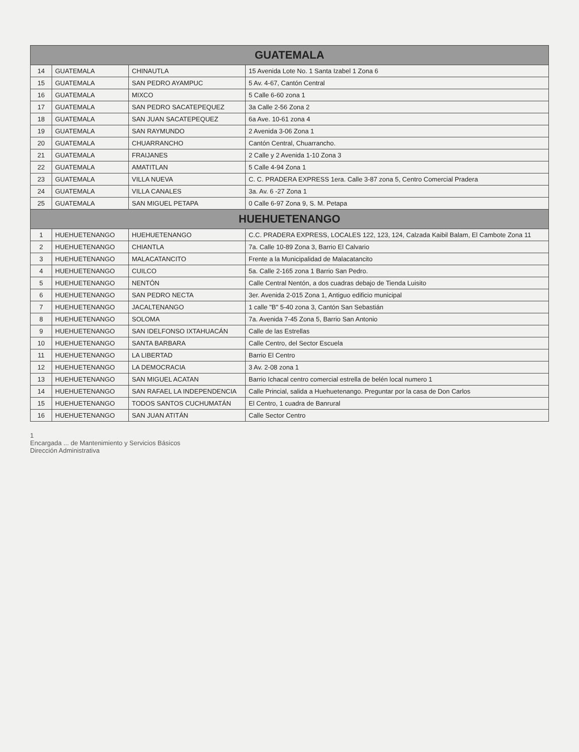| GUATEMALA | | | |
| --- | --- | --- | --- |
| 14 | GUATEMALA | CHINAUTLA | 15 Avenida Lote No. 1 Santa Izabel 1 Zona 6 |
| 15 | GUATEMALA | SAN PEDRO AYAMPUC | 5 Av. 4-67, Cantón Central |
| 16 | GUATEMALA | MIXCO | 5 Calle 6-60 zona 1 |
| 17 | GUATEMALA | SAN PEDRO SACATEPEQUEZ | 3a Calle 2-56 Zona 2 |
| 18 | GUATEMALA | SAN JUAN SACATEPEQUEZ | 6a Ave. 10-61 zona 4 |
| 19 | GUATEMALA | SAN RAYMUNDO | 2 Avenida 3-06 Zona 1 |
| 20 | GUATEMALA | CHUARRANCHO | Cantón Central, Chuarrancho. |
| 21 | GUATEMALA | FRAIJANES | 2 Calle y 2 Avenida 1-10 Zona 3 |
| 22 | GUATEMALA | AMATITLAN | 5 Calle 4-94 Zona 1 |
| 23 | GUATEMALA | VILLA NUEVA | C. C. PRADERA EXPRESS 1era. Calle 3-87 zona 5, Centro Comercial Pradera |
| 24 | GUATEMALA | VILLA CANALES | 3a. Av. 6 -27 Zona 1 |
| 25 | GUATEMALA | SAN MIGUEL PETAPA | 0 Calle 6-97 Zona 9, S. M. Petapa |
| HUEHUETENANGO | | | |
| 1 | HUEHUETENANGO | HUEHUETENANGO | C.C. PRADERA EXPRESS, LOCALES 122, 123, 124, Calzada Kaibil Balam, El Cambote Zona 11 |
| 2 | HUEHUETENANGO | CHIANTLA | 7a. Calle 10-89 Zona 3, Barrio El Calvario |
| 3 | HUEHUETENANGO | MALACATANCITO | Frente a la Municipalidad de Malacatancito |
| 4 | HUEHUETENANGO | CUILCO | 5a. Calle 2-165 zona 1 Barrio San Pedro. |
| 5 | HUEHUETENANGO | NENTÓN | Calle Central Nentón, a dos cuadras debajo de Tienda Luisito |
| 6 | HUEHUETENANGO | SAN PEDRO NECTA | 3er. Avenida 2-015 Zona 1, Antiguo edificio municipal |
| 7 | HUEHUETENANGO | JACALTENANGO | 1 calle "B" 5-40 zona 3, Cantón San Sebastián |
| 8 | HUEHUETENANGO | SOLOMA | 7a. Avenida 7-45 Zona 5, Barrio San Antonio |
| 9 | HUEHUETENANGO | SAN IDELFONSO IXTAHUACÁN | Calle de las Estrellas |
| 10 | HUEHUETENANGO | SANTA BARBARA | Calle Centro, del Sector Escuela |
| 11 | HUEHUETENANGO | LA LIBERTAD | Barrio El Centro |
| 12 | HUEHUETENANGO | LA DEMOCRACIA | 3 Av. 2-08 zona 1 |
| 13 | HUEHUETENANGO | SAN MIGUEL ACATAN | Barrio Ichacal centro comercial estrella de belén local numero 1 |
| 14 | HUEHUETENANGO | SAN RAFAEL LA INDEPENDENCIA | Calle Princial, salida a Huehuetenango. Preguntar por la casa de Don Carlos |
| 15 | HUEHUETENANGO | TODOS SANTOS CUCHUMATÁN | El Centro, 1 cuadra de Banrural |
| 16 | HUEHUETENANGO | SAN JUAN ATITÁN | Calle Sector Centro |
1
Encargada ... de Mantenimiento y Servicios Básicos
Dirección Administrativa